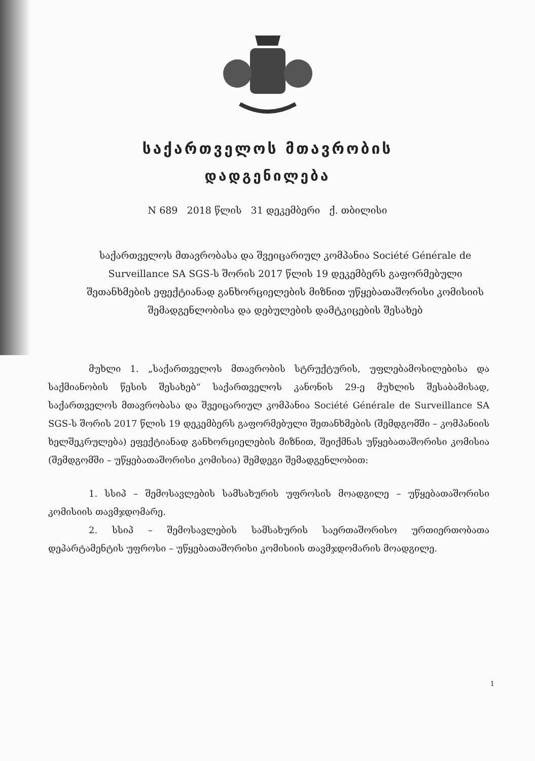საქართველოს მთავრობის
დადგენილება
N 689 2018 წლის 31 დეკემბერი ქ. თბილისი
საქართველოს მთავრობასა და შვეიცარიულ კომპანია Société Générale de Surveillance SA SGS-ს შორის 2017 წლის 19 დეკემბერს გაფორმებული შეთანხმების ეფექტიანად განხორციელების მიზნით უწყებათაშორისი კომისიის შემადგენლობისა და დებულების დამტკიცების შესახებ
მუხლი 1. „საქართველოს მთავრობის სტრუქტურის, უფლებამოსილებისა და საქმიანობის წესის შესახებ“ საქართველოს კანონის 29-ე მუხლის შესაბამისად, საქართველოს მთავრობასა და შვეიცარიულ კომპანია Société Générale de Surveillance SA SGS-ს შორის 2017 წლის 19 დეკემბერს გაფორმებული შეთანხმების (შემდგომში – კომპანიის ხელშეკრულება) ეფექტიანად განხორციელების მიზნით, შეიქმნას უწყებათაშორისი კომისია (შემდგომში – უწყებათაშორისი კომისია) შემდეგი შემადგენლობით:
1. სსიპ – შემოსავლების სამსახურის უფროსის მოადგილე – უწყებათაშორისი კომისიის თავმჯდომარე.
2. სსიპ – შემოსავლების სამსახურის საერთაშორისო ურთიერთობათა დეპარტამენტის უფროსი – უწყებათაშორისი კომისიის თავმჯდომარის მოადგილე.
1